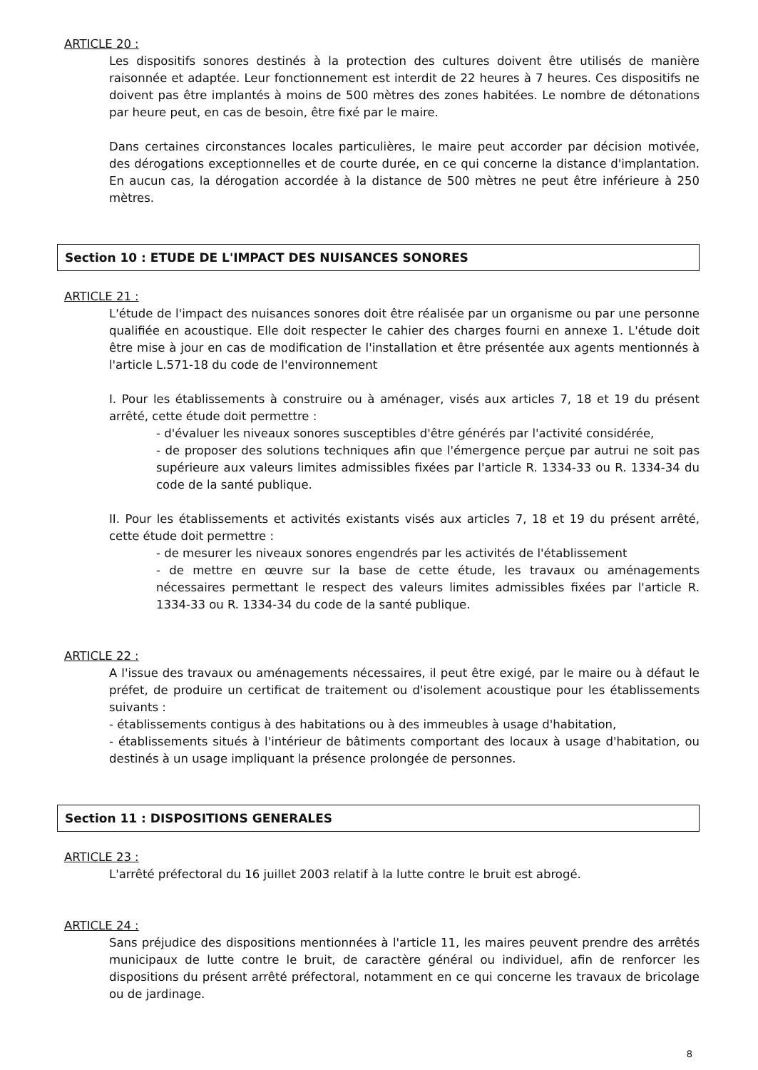ARTICLE 20 :
Les dispositifs sonores destinés à la protection des cultures doivent être utilisés de manière raisonnée et adaptée. Leur fonctionnement est interdit de 22 heures à 7 heures. Ces dispositifs ne doivent pas être implantés à moins de 500 mètres des zones habitées. Le nombre de détonations par heure peut, en cas de besoin, être fixé par le maire.
Dans certaines circonstances locales particulières, le maire peut accorder par décision motivée, des dérogations exceptionnelles et de courte durée, en ce qui concerne la distance d'implantation. En aucun cas, la dérogation accordée à la distance de 500 mètres ne peut être inférieure à 250 mètres.
Section 10 : ETUDE DE L'IMPACT DES NUISANCES SONORES
ARTICLE 21 :
L'étude de l'impact des nuisances sonores doit être réalisée par un organisme ou par une personne qualifiée en acoustique. Elle doit respecter le cahier des charges fourni en annexe 1. L'étude doit être mise à jour en cas de modification de l'installation et être présentée aux agents mentionnés à l'article L.571-18 du code de l'environnement
I. Pour les établissements à construire ou à aménager, visés aux articles 7, 18 et 19 du présent arrêté, cette étude doit permettre :
- d'évaluer les niveaux sonores susceptibles d'être générés par l'activité considérée,
- de proposer des solutions techniques afin que l'émergence perçue par autrui ne soit pas supérieure aux valeurs limites admissibles fixées par l'article R. 1334-33 ou R. 1334-34 du code de la santé publique.
II. Pour les établissements et activités existants visés aux articles 7, 18 et 19 du présent arrêté, cette étude doit permettre :
- de mesurer les niveaux sonores engendrés par les activités de l'établissement
- de mettre en œuvre sur la base de cette étude, les travaux ou aménagements nécessaires permettant le respect des valeurs limites admissibles fixées par l'article R. 1334-33 ou R. 1334-34 du code de la santé publique.
ARTICLE 22 :
A l'issue des travaux ou aménagements nécessaires, il peut être exigé, par le maire ou à défaut le préfet, de produire un certificat de traitement ou d'isolement acoustique pour les établissements suivants :
- établissements contigus à des habitations ou à des immeubles à usage d'habitation,
- établissements situés à l'intérieur de bâtiments comportant des locaux à usage d'habitation, ou destinés à un usage impliquant la présence prolongée de personnes.
Section 11 : DISPOSITIONS GENERALES
ARTICLE 23 :
L'arrêté préfectoral du 16 juillet 2003 relatif à la lutte contre le bruit est abrogé.
ARTICLE 24 :
Sans préjudice des dispositions mentionnées à l'article 11, les maires peuvent prendre des arrêtés municipaux de lutte contre le bruit, de caractère général ou individuel, afin de renforcer les dispositions du présent arrêté préfectoral, notamment en ce qui concerne les travaux de bricolage ou de jardinage.
8